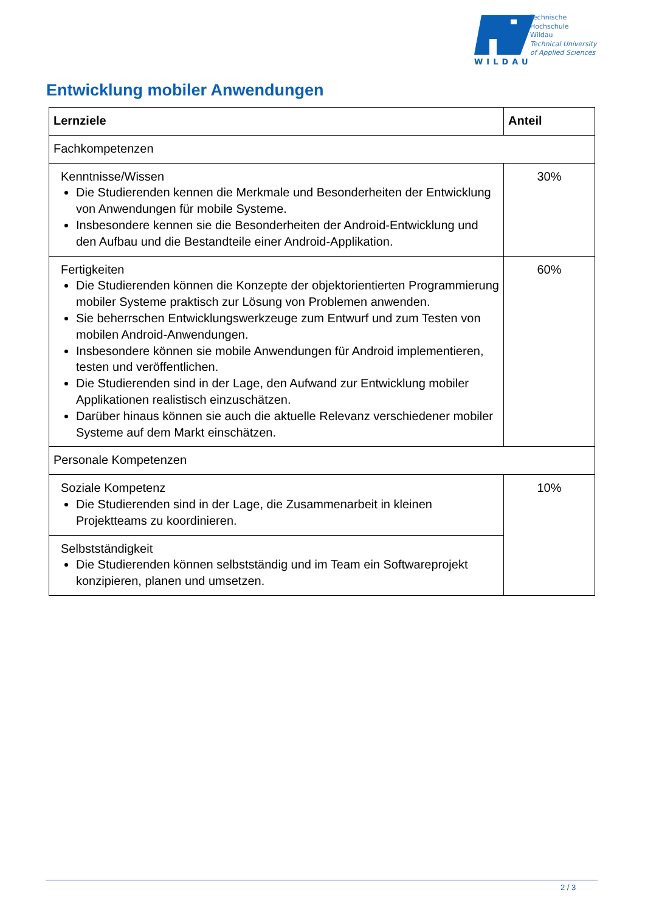WILDAU
Technische
Hochschule
Wildau
Technical University
of Applied Sciences
Entwicklung mobiler Anwendungen
| Lernziele | Anteil |
| --- | --- |
| Fachkompetenzen | |
| Kenntnisse/Wissen Die Studierenden kennen die Merkmale und Besonderheiten der Entwicklung von Anwendungen für mobile Systeme. Insbesondere kennen sie die Besonderheiten der Android-Entwicklung und den Aufbau und die Bestandteile einer Android-Applikation. | 30% |
| Fertigkeiten Die Studierenden können die Konzepte der objektorientierten Programmierung mobiler Systeme praktisch zur Lösung von Problemen anwenden. Sie beherrschen Entwicklungswerkzeuge zum Entwurf und zum Testen von mobilen Android-Anwendungen. Insbesondere können sie mobile Anwendungen für Android implementieren, testen und veröffentlichen. Die Studierenden sind in der Lage, den Aufwand zur Entwicklung mobiler Applikationen realistisch einzuschätzen. Darüber hinaus können sie auch die aktuelle Relevanz verschiedener mobiler Systeme auf dem Markt einschätzen. | 60% |
| Personale Kompetenzen | |
| Soziale Kompetenz Die Studierenden sind in der Lage, die Zusammenarbeit in kleinen Projektteams zu koordinieren. | 10% |
| Selbstständigkeit Die Studierenden können selbstständig und im Team ein Softwareprojekt konzipieren, planen und umsetzen. | |
2 / 3